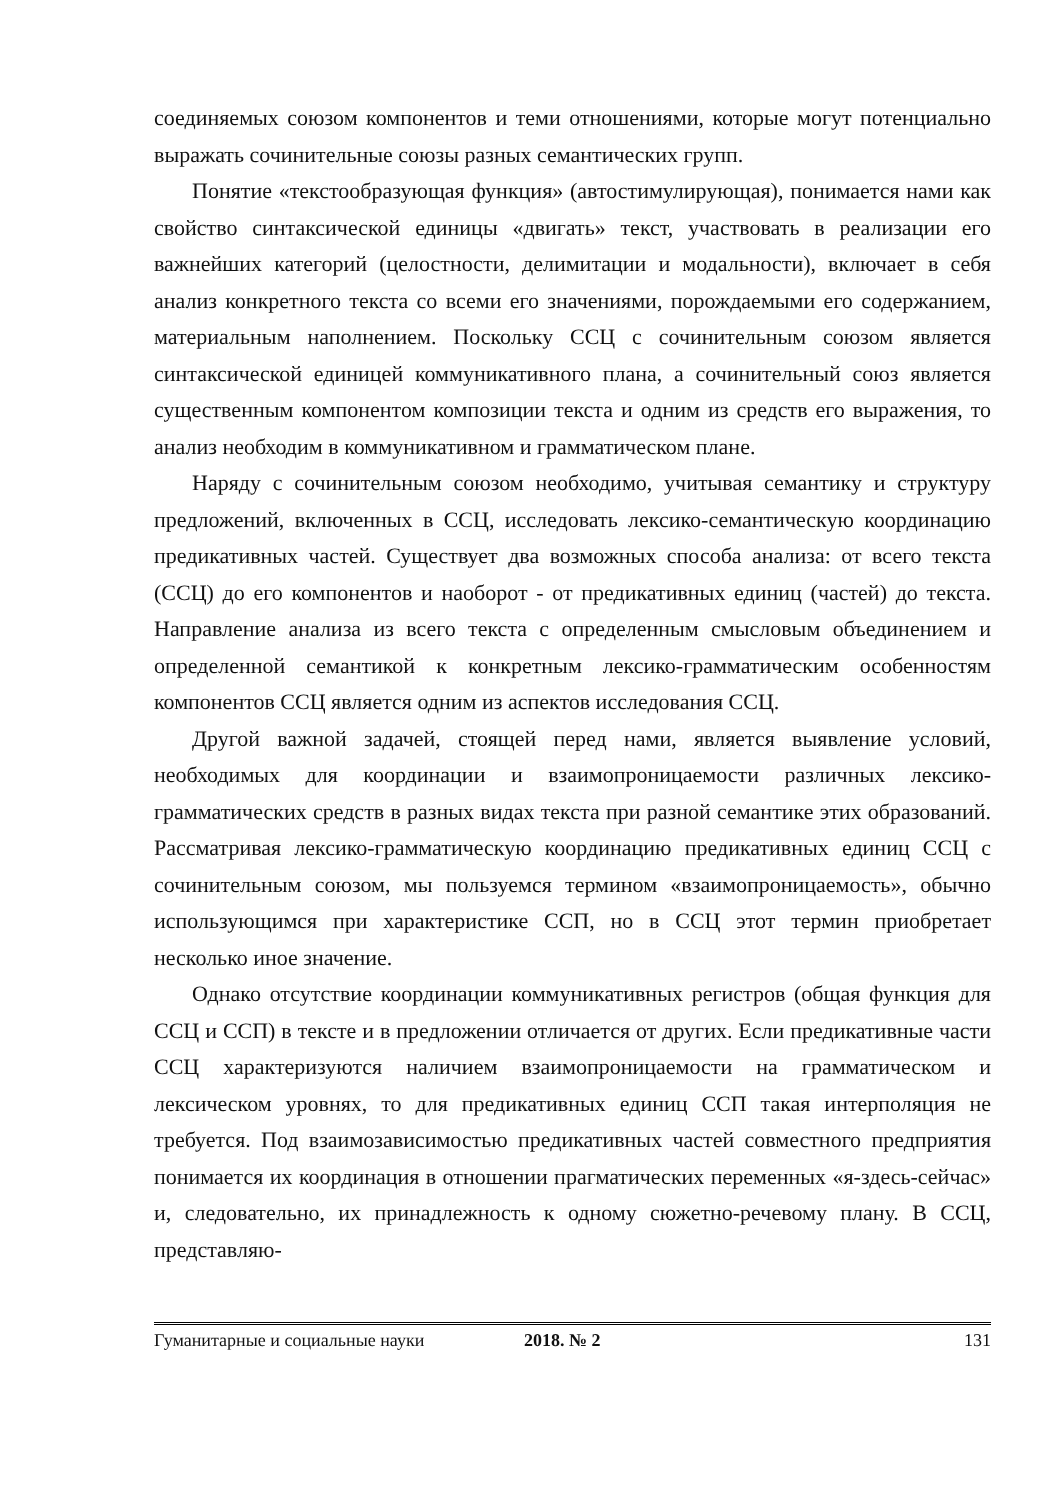соединяемых союзом компонентов и теми отношениями, которые могут потенциально выражать сочинительные союзы разных семантических групп.
Понятие «текстообразующая функция» (автостимулирующая), понимается нами как свойство синтаксической единицы «двигать» текст, участвовать в реализации его важнейших категорий (целостности, делимитации и модальности), включает в себя анализ конкретного текста со всеми его значениями, порождаемыми его содержанием, материальным наполнением. Поскольку ССЦ с сочинительным союзом является синтаксической единицей коммуникативного плана, а сочинительный союз является существенным компонентом композиции текста и одним из средств его выражения, то анализ необходим в коммуникативном и грамматическом плане.
Наряду с сочинительным союзом необходимо, учитывая семантику и структуру предложений, включенных в ССЦ, исследовать лексико-семантическую координацию предикативных частей. Существует два возможных способа анализа: от всего текста (ССЦ) до его компонентов и наоборот - от предикативных единиц (частей) до текста. Направление анализа из всего текста с определенным смысловым объединением и определенной семантикой к конкретным лексико-грамматическим особенностям компонентов ССЦ является одним из аспектов исследования ССЦ.
Другой важной задачей, стоящей перед нами, является выявление условий, необходимых для координации и взаимопроницаемости различных лексико-грамматических средств в разных видах текста при разной семантике этих образований. Рассматривая лексико-грамматическую координацию предикативных единиц ССЦ с сочинительным союзом, мы пользуемся термином «взаимопроницаемость», обычно использующимся при характеристике ССП, но в ССЦ этот термин приобретает несколько иное значение.
Однако отсутствие координации коммуникативных регистров (общая функция для ССЦ и ССП) в тексте и в предложении отличается от других. Если предикативные части ССЦ характеризуются наличием взаимопроницаемости на грамматическом и лексическом уровнях, то для предикативных единиц ССП такая интерполяция не требуется. Под взаимозависимостью предикативных частей совместного предприятия понимается их координация в отношении прагматических переменных «я-здесь-сейчас» и, следовательно, их принадлежность к одному сюжетно-речевому плану. В ССЦ, представляю-
Гуманитарные и социальные науки 2018. № 2 131